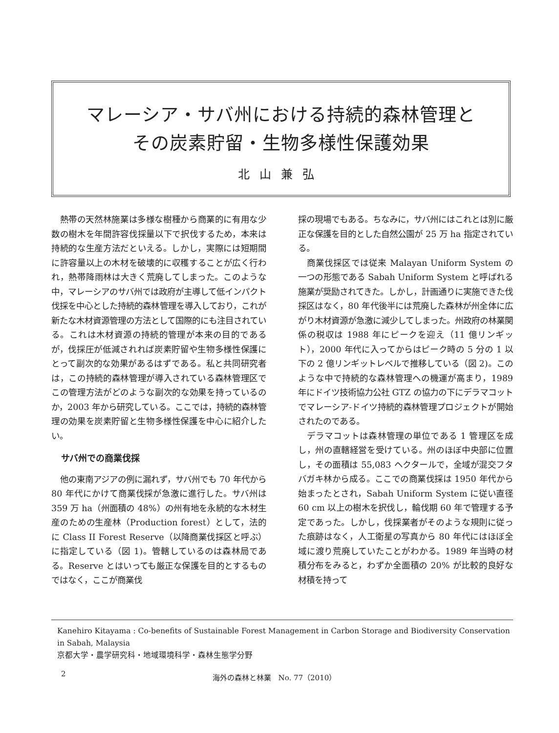マレーシア・サバ州における持続的森林管理と
その炭素貯留・生物多様性保護効果
北山兼弘
熱帯の天然林施業は多様な樹種から商業的に有用な少数の樹木を年間許容伐採量以下で択伐するため，本来は持続的な生産方法だといえる。しかし，実際には短期間に許容量以上の木材を破壊的に収穫することが広く行われ，熱帯降雨林は大きく荒廃してしまった。このような中，マレーシアのサバ州では政府が主導して低インパクト伐採を中心とした持続的森林管理を導入しており，これが新たな木材資源管理の方法として国際的にも注目されている。これは木材資源の持続的管理が本来の目的であるが，伐採圧が低減されれば炭素貯留や生物多様性保護にとって副次的な効果があるはずである。私と共同研究者は，この持続的森林管理が導入されている森林管理区でこの管理方法がどのような副次的な効果を持っているのか，2003 年から研究している。ここでは，持続的森林管理の効果を炭素貯留と生物多様性保護を中心に紹介したい。
サバ州での商業伐採
他の東南アジアの例に漏れず，サバ州でも 70 年代から 80 年代にかけて商業伐採が急激に進行した。サバ州は 359 万 ha（州面積の 48%）の州有地を永続的な木材生産のための生産林（Production forest）として，法的に Class II Forest Reserve（以降商業伐採区と呼ぶ）に指定している（図 1)。管轄しているのは森林局である。Reserve とはいっても厳正な保護を目的とするものではなく，ここが商業伐
採の現場でもある。ちなみに，サバ州にはこれとは別に厳正な保護を目的とした自然公園が 25 万 ha 指定されている。
商業伐採区では従来 Malayan Uniform System の一つの形態である Sabah Uniform System と呼ばれる施業が奨励されてきた。しかし，計画通りに実施できた伐採区はなく，80 年代後半には荒廃した森林が州全体に広がり木材資源が急激に減少してしまった。州政府の林業関係の税収は 1988 年にピークを迎え（11 億リンギット），2000 年代に入ってからはピーク時の 5 分の 1 以下の 2 億リンギットレベルで推移している（図 2)。このような中で持続的な森林管理への機運が高まり，1989 年にドイツ技術協力公社 GTZ の協力の下にデラマコットでマレーシア-ドイツ持続的森林管理プロジェクトが開始されたのである。
デラマコットは森林管理の単位である 1 管理区を成し，州の直轄経営を受けている。州のほぼ中央部に位置し，その面積は 55,083 ヘクタールで，全域が混交フタバガキ林から成る。ここでの商業伐採は 1950 年代から始まったとされ，Sabah Uniform System に従い直径 60 cm 以上の樹木を択伐し，輪伐期 60 年で管理する予定であった。しかし，伐採業者がそのような規則に従った痕跡はなく，人工衛星の写真から 80 年代にはほぼ全域に渡り荒廃していたことがわかる。1989 年当時の材積分布をみると，わずか全面積の 20% が比較的良好な材積を持って
Kanehiro Kitayama : Co-benefits of Sustainable Forest Management in Carbon Storage and Biodiversity Conservation in Sabah, Malaysia
京都大学・農学研究科・地域環境科学・森林生態学分野
2 海外の森林と林業　No. 77（2010）